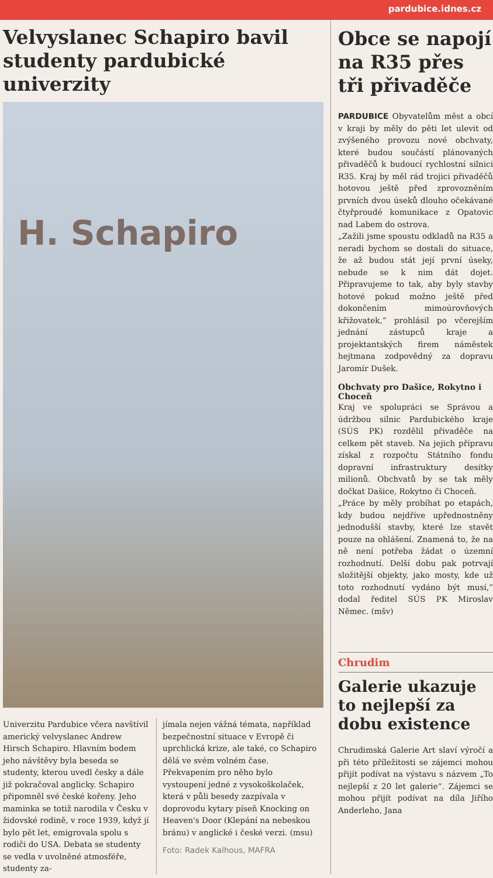pardubice.idnes.cz
Velvyslanec Schapiro bavil studenty pardubické univerzity
H. Schapiro
Univerzitu Pardubice včera navštívil americký velvyslanec Andrew Hirsch Schapiro. Hlavním bodem jeho návštěvy byla beseda se studenty, kterou uvedl česky a dále již pokračoval anglicky. Schapiro připomněl své české kořeny. Jeho maminka se totiž narodila v Česku v židovské rodině, v roce 1939, když jí bylo pět let, emigrovala spolu s rodiči do USA. Debata se studenty se vedla v uvolněné atmosféře, studenty za-
jímala nejen vážná témata, například bezpečnostní situace v Evropě či uprchlická krize, ale také, co Schapiro dělá ve svém volném čase. Překvapením pro něho bylo vystoupení jedné z vysokoškolaček, která v půli besedy zazpívala v doprovodu kytary píseň Knocking on Heaven's Door (Klepání na nebeskou bránu) v anglické i české verzi. (msu)
Foto: Radek Kalhous, MAFRA
Obce se napojí na R35 přes tři přivaděče
PARDUBICE Obyvatelům měst a obcí v kraji by měly do pěti let ulevit od zvýšeného provozu nové obchvaty, které budou součástí plánovaných přivaděčů k budoucí rychlostní silnici R35. Kraj by měl rád trojici přivaděčů hotovou ještě před zprovozněním prvních dvou úseků dlouho očekávané čtyřproudé komunikace z Opatovic nad Labem do ostrova.
„Zažili jsme spoustu odkladů na R35 a neradi bychom se dostali do situace, že až budou stát její první úseky, nebude se k nim dát dojet. Připravujeme to tak, aby byly stavby hotové pokud možno ještě před dokončením mimoúrovňových křižovatek,“ prohlásil po včerejším jednání zástupců kraje a projektantských firem náměstek hejtmana zodpovědný za dopravu Jaromír Dušek.
Obchvaty pro Dašice, Rokytno i Choceň
Kraj ve spolupráci se Správou a údržbou silnic Pardubického kraje (SÚS PK) rozdělil přivaděče na celkem pět staveb. Na jejich přípravu získal z rozpočtu Státního fondu dopravní infrastruktury desítky milionů. Obchvatů by se tak měly dočkat Dašice, Rokytno či Choceň.
„Práce by měly probíhat po etapách, kdy budou nejdříve upřednostněny jednodušší stavby, které lze stavět pouze na ohlášení. Znamená to, že na ně není potřeba žádat o územní rozhodnutí. Delší dobu pak potrvají složitější objekty, jako mosty, kde už toto rozhodnutí vydáno být musí,“ dodal ředitel SÚS PK Miroslav Němec. (mšv)
Chrudim
Galerie ukazuje to nejlepší za dobu existence
Chrudimská Galerie Art slaví výročí a při této příležitosti se zájemci mohou přijít podívat na výstavu s názvem „To nejlepší z 20 let galerie“. Zájemci se mohou přijít podívat na díla Jiřího Anderleho, Jana